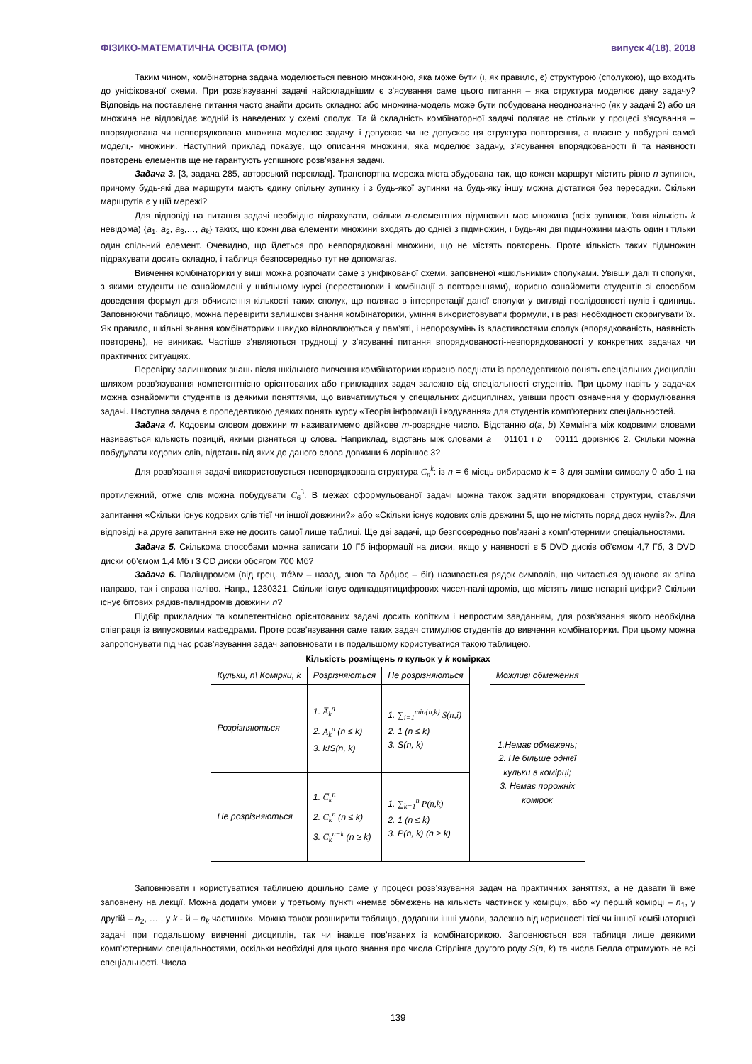ФІЗИКО-МАТЕМАТИЧНА ОСВІТА (ФМО) випуск 4(18), 2018
Таким чином, комбінаторна задача моделюється певною множиною, яка може бути (і, як правило, є) структурою (сполукою), що входить до уніфікованої схеми. При розв’язуванні задачі найскладнішим є з’ясування саме цього питання – яка структура моделює дану задачу? Відповідь на поставлене питання часто знайти досить складно: або множина-модель може бути побудована неоднозначно (як у задачі 2) або ця множина не відповідає жодній із наведених у схемі сполук. Та й складність комбінаторної задачі полягає не стільки у процесі з’ясування – впорядкована чи невпорядкована множина моделює задачу, і допускає чи не допускає ця структура повторення, а власне у побудові самої моделі,- множини. Наступний приклад показує, що описання множини, яка моделює задачу, з’ясування впорядкованості її та наявності повторень елементів ще не гарантують успішного розв’язання задачі.
Задача 3. [3, задача 285, авторський переклад]. Транспортна мережа міста збудована так, що кожен маршрут містить рівно n зупинок, причому будь-які два маршрути мають єдину спільну зупинку і з будь-якої зупинки на будь-яку іншу можна дістатися без пересадки. Скільки маршрутів є у цій мережі?
Для відповіді на питання задачі необхідно підрахувати, скільки n-елементних підмножин має множина (всіх зупинок, їхня кількість k невідома) {a<sub>1</sub>, a<sub>2</sub>, a<sub>3</sub>,…, a<sub>k</sub>} таких, що кожні два елементи множини входять до однієї з підмножин, і будь-які дві підмножини мають один і тільки один спільний елемент. Очевидно, що йдеться про невпорядковані множини, що не містять повторень. Проте кількість таких підмножин підрахувати досить складно, і таблиця безпосередньо тут не допомагає.
Вивчення комбінаторики у виші можна розпочати саме з уніфікованої схеми, заповненої «шкільними» сполуками. Увівши далі ті сполуки, з якими студенти не ознайомлені у шкільному курсі (перестановки і комбінації з повтореннями), корисно ознайомити студентів зі способом доведення формул для обчислення кількості таких сполук, що полягає в інтерпретації даної сполуки у вигляді послідовності нулів і одиниць. Заповнюючи таблицю, можна перевірити залишкові знання комбінаторики, уміння використовувати формули, і в разі необхідності скоригувати їх. Як правило, шкільні знання комбінаторики швидко відновлюються у пам’яті, і непорозумінь із властивостями сполук (впорядкованість, наявність повторень), не виникає. Частіше з’являються труднощі у з’ясуванні питання впорядкованості-невпорядкованості у конкретних задачах чи практичних ситуаціях.
Перевірку залишкових знань після шкільного вивчення комбінаторики корисно поєднати із пропедевтикою понять спеціальних дисциплін шляхом розв’язування компетентнісно орієнтованих або прикладних задач залежно від спеціальності студентів. При цьому навіть у задачах можна ознайомити студентів із деякими поняттями, що вивчатимуться у спеціальних дисциплінах, увівши прості означення у формулювання задачі. Наступна задача є пропедевтикою деяких понять курсу «Теорія інформації і кодування» для студентів комп’ютерних спеціальностей.
Задача 4. Кодовим словом довжини m називатимемо двійкове m-розрядне число. Відстанню d(a, b) Хеммінга між кодовими словами називається кількість позицій, якими різняться ці слова. Наприклад, відстань між словами a = 01101 і b = 00111 дорівнює 2. Скільки можна побудувати кодових слів, відстань від яких до даного слова довжини 6 дорівнює 3?
Для розв’язання задачі використовується невпорядкована структура C<sub>n</sub><sup>k</sup>: із n = 6 місць вибираємо k = 3 для заміни символу 0 або 1 на протилежний, отже слів можна побудувати C<sub>6</sub><sup>3</sup>. В межах сформульованої задачі можна також задіяти впорядковані структури, ставлячи запитання «Скільки існує кодових слів тієї чи іншої довжини?» або «Скільки існує кодових слів довжини 5, що не містять поряд двох нулів?». Для відповіді на друге запитання вже не досить самої лише таблиці. Ще дві задачі, що безпосередньо пов’язані з комп’ютерними спеціальностями.
Задача 5. Скількома способами можна записати 10 Гб інформації на диски, якщо у наявності є 5 DVD дисків об’ємом 4,7 Гб, 3 DVD диски об’ємом 1,4 Мб і 3 CD диски обсягом 700 Мб?
Задача 6. Паліндромом (від грец. πάλιν – назад, знов та δρόμος – біг) називається рядок символів, що читається однаково як зліва направо, так і справа наліво. Напр., 1230321. Скільки існує одинадцятицифрових чисел-паліндромів, що містять лише непарні цифри? Скільки існує бітових рядків-паліндромів довжини n?
Підбір прикладних та компетентнісно орієнтованих задачі досить копітким і непростим завданням, для розв’язання якого необхідна співпраця із випусковими кафедрами. Проте розв’язування саме таких задач стимулює студентів до вивчення комбінаторики. При цьому можна запропонувати під час розв’язування задач заповнювати і в подальшому користуватися такою таблицею.
Кількість розміщень n кульок у k комірках
| Кульки, n\ Комірки, k | Розрізняються | Не розрізняються | | Можливі обмеження |
| Розрізняються | 1. A̅<sub>k</sub><sup>n</sup> 2. A<sub>k</sub><sup>n</sup> (n ≤ k) 3. k!S(n, k) | 1. ∑<sub>i=1</sub><sup>min{n,k}</sup> S(n,i) 2. 1 (n ≤ k) 3. S(n, k) | | 1.Немає обмежень; 2. Не більше однієї кульки в комірці; 3. Немає порожніх комірок |
| Не розрізняються | 1. C̅<sub>k</sub><sup>n</sup> 2. C<sub>k</sub><sup>n</sup> (n ≤ k) 3. C̅<sub>k</sub><sup>n−k</sup> (n ≥ k) | 1. ∑<sub>k=1</sub><sup>n</sup> P(n,k) 2. 1 (n ≤ k) 3. P(n, k) (n ≥ k) | | |
Заповнювати і користуватися таблицею доцільно саме у процесі розв’язування задач на практичних заняттях, а не давати її вже заповнену на лекції. Можна додати умови у третьому пункті «немає обмежень на кількість частинок у комірці», або «у першій комірці – n<sub>1</sub>, у другій – n<sub>2</sub>, … , у k - й – n<sub>k</sub> частинок». Можна також розширити таблицю, додавши інші умови, залежно від корисності тієї чи іншої комбінаторної задачі при подальшому вивченні дисциплін, так чи інакше пов’язаних із комбінаторикою. Заповнюється вся таблиця лише деякими комп’ютерними спеціальностями, оскільки необхідні для цього знання про числа Стірлінга другого роду S(n, k) та числа Белла отримують не всі спеціальності. Числа
139